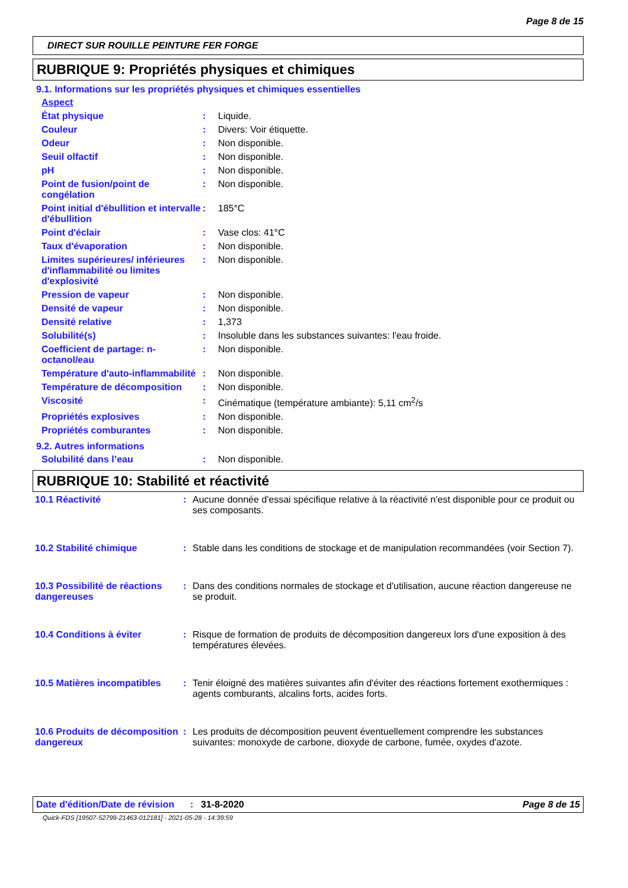Page 8 de 15
DIRECT SUR ROUILLE PEINTURE FER FORGE
RUBRIQUE 9: Propriétés physiques et chimiques
9.1. Informations sur les propriétés physiques et chimiques essentielles
| Aspect | | |
| État physique | : | Liquide. |
| Couleur | : | Divers: Voir étiquette. |
| Odeur | : | Non disponible. |
| Seuil olfactif | : | Non disponible. |
| pH | : | Non disponible. |
| Point de fusion/point de congélation | : | Non disponible. |
| Point initial d'ébullition et intervalle d'ébullition | : | 185°C |
| Point d'éclair | : | Vase clos: 41°C |
| Taux d'évaporation | : | Non disponible. |
| Limites supérieures/ inférieures d'inflammabilité ou limites d'explosivité | : | Non disponible. |
| Pression de vapeur | : | Non disponible. |
| Densité de vapeur | : | Non disponible. |
| Densité relative | : | 1,373 |
| Solubilité(s) | : | Insoluble dans les substances suivantes: l'eau froide. |
| Coefficient de partage: n-octanol/eau | : | Non disponible. |
| Température d'auto-inflammabilité | : | Non disponible. |
| Température de décomposition | : | Non disponible. |
| Viscosité | : | Cinématique (température ambiante): 5,11 cm<sup>2</sup>/s |
| Propriétés explosives | : | Non disponible. |
| Propriétés comburantes | : | Non disponible. |
9.2. Autres informations
| Solubilité dans l’eau | : | Non disponible. |
RUBRIQUE 10: Stabilité et réactivité
| 10.1 Réactivité | : | Aucune donnée d'essai spécifique relative à la réactivité n'est disponible pour ce produit ou ses composants. |
| 10.2 Stabilité chimique | : | Stable dans les conditions de stockage et de manipulation recommandées (voir Section 7). |
| 10.3 Possibilité de réactions dangereuses | : | Dans des conditions normales de stockage et d'utilisation, aucune réaction dangereuse ne se produit. |
| 10.4 Conditions à éviter | : | Risque de formation de produits de décomposition dangereux lors d'une exposition à des températures élevées. |
| 10.5 Matières incompatibles | : | Tenir éloigné des matières suivantes afin d'éviter des réactions fortement exothermiques : agents comburants, alcalins forts, acides forts. |
| 10.6 Produits de décomposition dangereux | : | Les produits de décomposition peuvent éventuellement comprendre les substances suivantes: monoxyde de carbone, dioxyde de carbone, fumée, oxydes d'azote. |
Date d'édition/Date de révision
: 31-8-2020 Page 8 de 15
Quick-FDS [19507-52799-21463-012181] - 2021-05-28 - 14:39:59